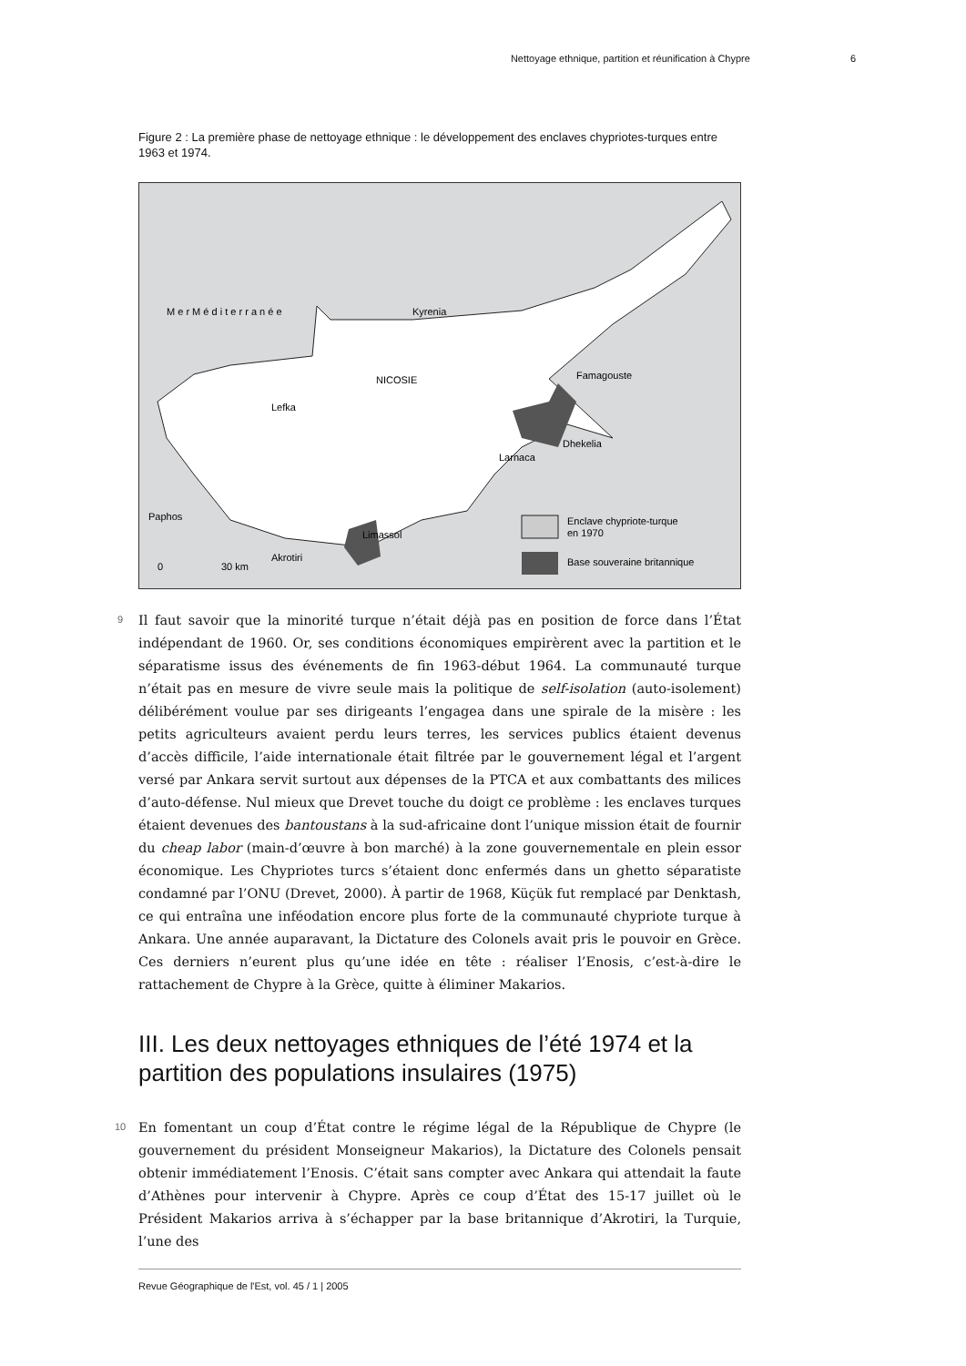Nettoyage ethnique, partition et réunification à Chypre 6
Figure 2 : La première phase de nettoyage ethnique : le développement des enclaves chypriotes-turques entre 1963 et 1974.
M e r M é d i t e r r a n é e
Kyrenia
NICOSIE
Famagouste
Lefka
Dhekelia
Larnaca
Paphos
Limassol
Akrotiri
0
30 km
Enclave chypriote-turque
en 1970
Base souveraine britannique
9
Il faut savoir que la minorité turque n’était déjà pas en position de force dans l’État indépendant de 1960. Or, ses conditions économiques empirèrent avec la partition et le séparatisme issus des événements de fin 1963-début 1964. La communauté turque n’était pas en mesure de vivre seule mais la politique de self-isolation (auto-isolement) délibérément voulue par ses dirigeants l’engagea dans une spirale de la misère : les petits agriculteurs avaient perdu leurs terres, les services publics étaient devenus d’accès difficile, l’aide internationale était filtrée par le gouvernement légal et l’argent versé par Ankara servit surtout aux dépenses de la PTCA et aux combattants des milices d’auto-défense. Nul mieux que Drevet touche du doigt ce problème : les enclaves turques étaient devenues des bantoustans à la sud-africaine dont l’unique mission était de fournir du cheap labor (main-d’œuvre à bon marché) à la zone gouvernementale en plein essor économique. Les Chypriotes turcs s’étaient donc enfermés dans un ghetto séparatiste condamné par l’ONU (Drevet, 2000). À partir de 1968, Küçük fut remplacé par Denktash, ce qui entraîna une inféodation encore plus forte de la communauté chypriote turque à Ankara. Une année auparavant, la Dictature des Colonels avait pris le pouvoir en Grèce. Ces derniers n’eurent plus qu’une idée en tête : réaliser l’Enosis, c’est-à-dire le rattachement de Chypre à la Grèce, quitte à éliminer Makarios.
III. Les deux nettoyages ethniques de l’été 1974 et la partition des populations insulaires (1975)
10
En fomentant un coup d’État contre le régime légal de la République de Chypre (le gouvernement du président Monseigneur Makarios), la Dictature des Colonels pensait obtenir immédiatement l’Enosis. C’était sans compter avec Ankara qui attendait la faute d’Athènes pour intervenir à Chypre. Après ce coup d’État des 15-17 juillet où le Président Makarios arriva à s’échapper par la base britannique d’Akrotiri, la Turquie, l’une des
Revue Géographique de l'Est, vol. 45 / 1 | 2005